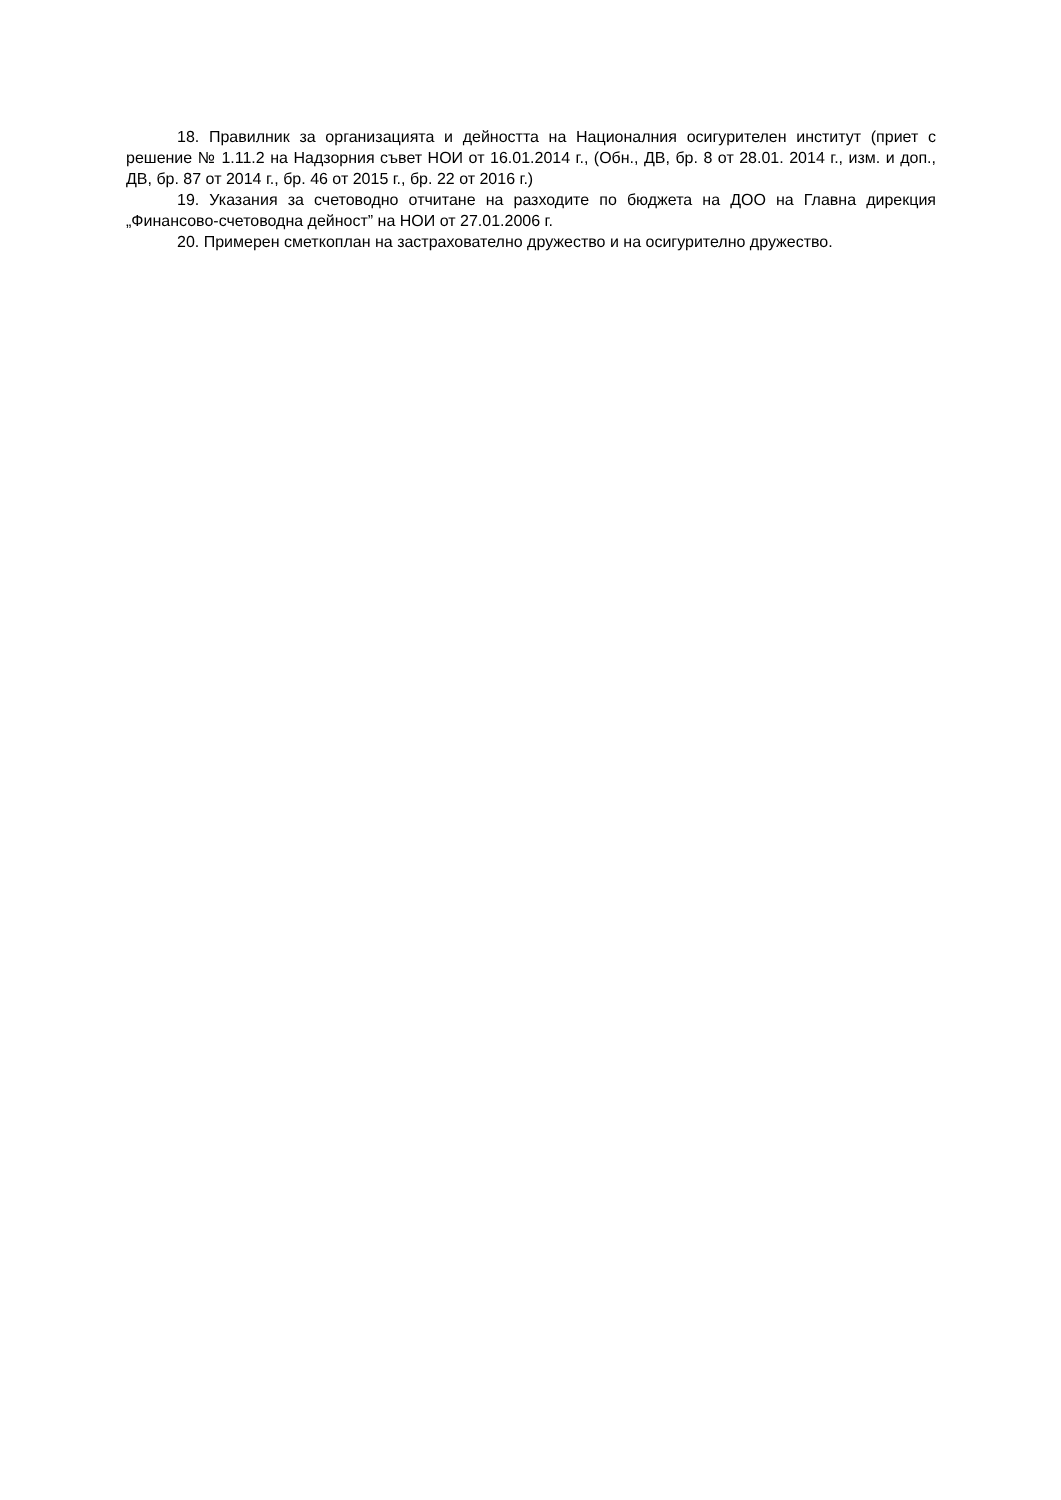18. Правилник за организацията и дейността на Националния осигурителен институт (приет с решение № 1.11.2 на Надзорния съвет НОИ от 16.01.2014 г., (Обн., ДВ, бр. 8 от 28.01. 2014 г., изм. и доп., ДВ, бр. 87 от 2014 г., бр. 46 от 2015 г., бр. 22 от 2016 г.)
19. Указания за счетоводно отчитане на разходите по бюджета на ДОО на Главна дирекция „Финансово-счетоводна дейност” на НОИ от 27.01.2006 г.
20. Примерен сметкоплан на застрахователно дружество и на осигурително дружество.